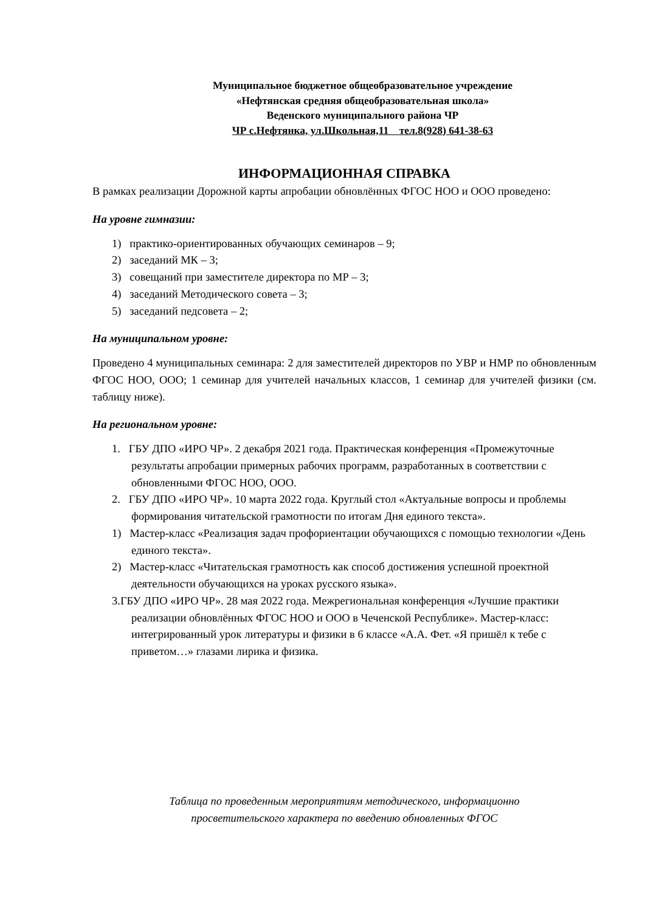Муниципальное бюджетное общеобразовательное учреждение
«Нефтянская средняя общеобразовательная школа»
Веденского муниципального района ЧР
ЧР с.Нефтянка, ул.Школьная,11 тел.8(928) 641-38-63
ИНФОРМАЦИОННАЯ СПРАВКА
В рамках реализации Дорожной карты апробации обновлённых ФГОС НОО и ООО проведено:
На уровне гимназии:
1) практико-ориентированных обучающих семинаров – 9;
2) заседаний МК – 3;
3) совещаний при заместителе директора по МР – 3;
4) заседаний Методического совета – 3;
5) заседаний педсовета – 2;
На муниципальном уровне:
Проведено 4 муниципальных семинара: 2 для заместителей директоров по УВР и НМР по обновленным ФГОС НОО, ООО; 1 семинар для учителей начальных классов, 1 семинар для учителей физики (см. таблицу ниже).
На региональном уровне:
1. ГБУ ДПО «ИРО ЧР». 2 декабря 2021 года. Практическая конференция «Промежуточные результаты апробации примерных рабочих программ, разработанных в соответствии с обновленными ФГОС НОО, ООО.
2. ГБУ ДПО «ИРО ЧР». 10 марта 2022 года. Круглый стол «Актуальные вопросы и проблемы формирования читательской грамотности по итогам Дня единого текста».
1) Мастер-класс «Реализация задач профориентации обучающихся с помощью технологии «День единого текста».
2) Мастер-класс «Читательская грамотность как способ достижения успешной проектной деятельности обучающихся на уроках русского языка».
3.ГБУ ДПО «ИРО ЧР». 28 мая 2022 года. Межрегиональная конференция «Лучшие практики реализации обновлённых ФГОС НОО и ООО в Чеченской Республике». Мастер-класс: интегрированный урок литературы и физики в 6 классе «А.А. Фет. «Я пришёл к тебе с приветом…» глазами лирика и физика.
Таблица по проведенным мероприятиям методического, информационно
просветительского характера по введению обновленных ФГОС